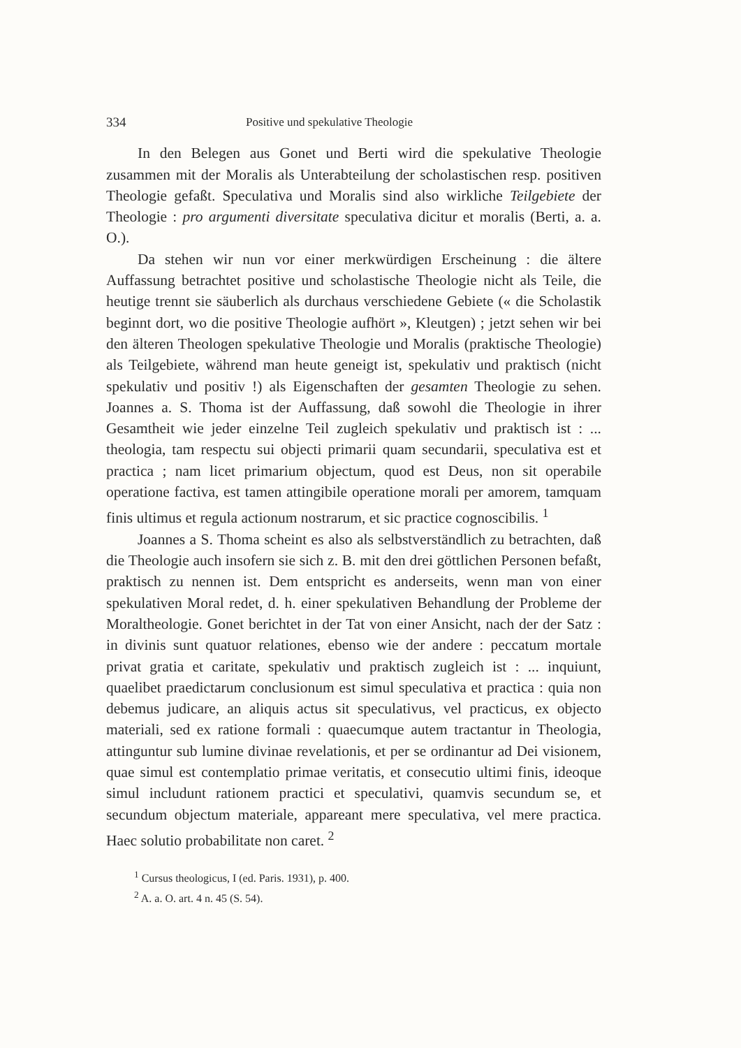334 Positive und spekulative Theologie
In den Belegen aus Gonet und Berti wird die spekulative Theologie zusammen mit der Moralis als Unterabteilung der scholastischen resp. positiven Theologie gefaßt. Speculativa und Moralis sind also wirkliche Teilgebiete der Theologie : pro argumenti diversitate speculativa dicitur et moralis (Berti, a. a. O.).
Da stehen wir nun vor einer merkwürdigen Erscheinung : die ältere Auffassung betrachtet positive und scholastische Theologie nicht als Teile, die heutige trennt sie säuberlich als durchaus verschiedene Gebiete (« die Scholastik beginnt dort, wo die positive Theologie aufhört », Kleutgen) ; jetzt sehen wir bei den älteren Theologen spekulative Theologie und Moralis (praktische Theologie) als Teilgebiete, während man heute geneigt ist, spekulativ und praktisch (nicht spekulativ und positiv !) als Eigenschaften der gesamten Theologie zu sehen. Joannes a. S. Thoma ist der Auffassung, daß sowohl die Theologie in ihrer Gesamtheit wie jeder einzelne Teil zugleich spekulativ und praktisch ist : ... theologia, tam respectu sui objecti primarii quam secundarii, speculativa est et practica ; nam licet primarium objectum, quod est Deus, non sit operabile operatione factiva, est tamen attingibile operatione morali per amorem, tamquam finis ultimus et regula actionum nostrarum, et sic practice cognoscibilis. <sup>1</sup>
Joannes a S. Thoma scheint es also als selbstverständlich zu betrachten, daß die Theologie auch insofern sie sich z. B. mit den drei göttlichen Personen befaßt, praktisch zu nennen ist. Dem entspricht es anderseits, wenn man von einer spekulativen Moral redet, d. h. einer spekulativen Behandlung der Probleme der Moraltheologie. Gonet berichtet in der Tat von einer Ansicht, nach der der Satz : in divinis sunt quatuor relationes, ebenso wie der andere : peccatum mortale privat gratia et caritate, spekulativ und praktisch zugleich ist : ... inquiunt, quaelibet praedictarum conclusionum est simul speculativa et practica : quia non debemus judicare, an aliquis actus sit speculativus, vel practicus, ex objecto materiali, sed ex ratione formali : quaecumque autem tractantur in Theologia, attinguntur sub lumine divinae revelationis, et per se ordinantur ad Dei visionem, quae simul est contemplatio primae veritatis, et consecutio ultimi finis, ideoque simul includunt rationem practici et speculativi, quamvis secundum se, et secundum objectum materiale, appareant mere speculativa, vel mere practica. Haec solutio probabilitate non caret. <sup>2</sup>
<sup>1</sup> Cursus theologicus, I (ed. Paris. 1931), p. 400.
<sup>2</sup> A. a. O. art. 4 n. 45 (S. 54).